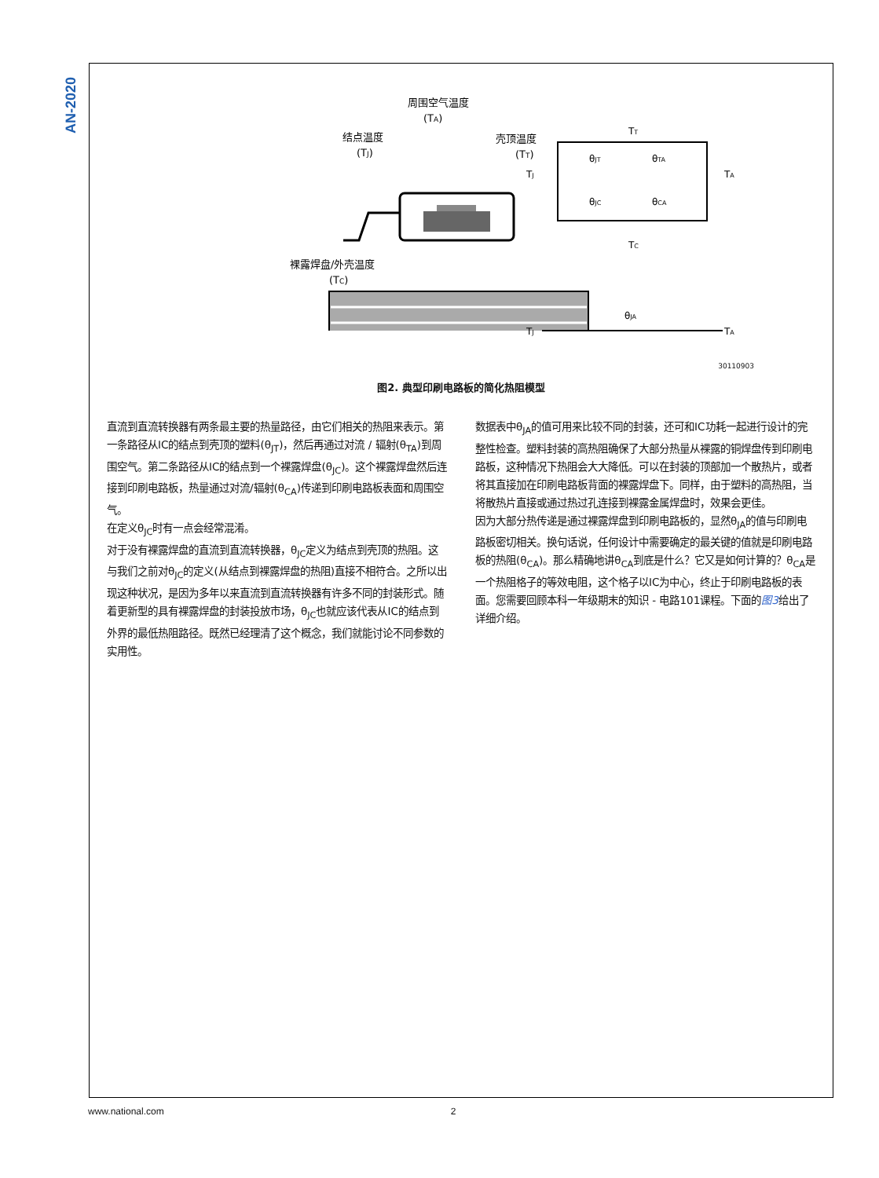AN-2020
周围空气温度
(TA)
结点温度
(TJ)
壳顶温度
(TT)
裸露焊盘/外壳温度
(TC)
TT
θJT
θTA
TJ
TA
θJC
θCA
TC
θJA
TJ
TA
30110903
图2. 典型印刷电路板的简化热阻模型
直流到直流转换器有两条最主要的热量路径，由它们相关的热阻来表示。第一条路径从IC的结点到壳顶的塑料(θ<sub>JT</sub>)，然后再通过对流 / 辐射(θ<sub>TA</sub>)到周围空气。第二条路径从IC的结点到一个裸露焊盘(θ<sub>JC</sub>)。这个裸露焊盘然后连接到印刷电路板，热量通过对流/辐射(θ<sub>CA</sub>)传递到印刷电路板表面和周围空气。
在定义θ<sub>JC</sub>时有一点会经常混淆。
对于没有裸露焊盘的直流到直流转换器，θ<sub>JC</sub>定义为结点到壳顶的热阻。这与我们之前对θ<sub>JC</sub>的定义(从结点到裸露焊盘的热阻)直接不相符合。之所以出现这种状况，是因为多年以来直流到直流转换器有许多不同的封装形式。随着更新型的具有裸露焊盘的封装投放市场，θ<sub>JC</sub>也就应该代表从IC的结点到外界的最低热阻路径。既然已经理清了这个概念，我们就能讨论不同参数的实用性。
数据表中θ<sub>JA</sub>的值可用来比较不同的封装，还可和IC功耗一起进行设计的完整性检查。塑料封装的高热阻确保了大部分热量从裸露的铜焊盘传到印刷电路板，这种情况下热阻会大大降低。可以在封装的顶部加一个散热片，或者将其直接加在印刷电路板背面的裸露焊盘下。同样，由于塑料的高热阻，当将散热片直接或通过热过孔连接到裸露金属焊盘时，效果会更佳。
因为大部分热传递是通过裸露焊盘到印刷电路板的，显然θ<sub>JA</sub>的值与印刷电路板密切相关。换句话说，任何设计中需要确定的最关键的值就是印刷电路板的热阻(θ<sub>CA</sub>)。那么精确地讲θ<sub>CA</sub>到底是什么？它又是如何计算的？θ<sub>CA</sub>是一个热阻格子的等效电阻，这个格子以IC为中心，终止于印刷电路板的表面。您需要回顾本科一年级期末的知识 - 电路101课程。下面的图3给出了详细介绍。
www.national.com 2